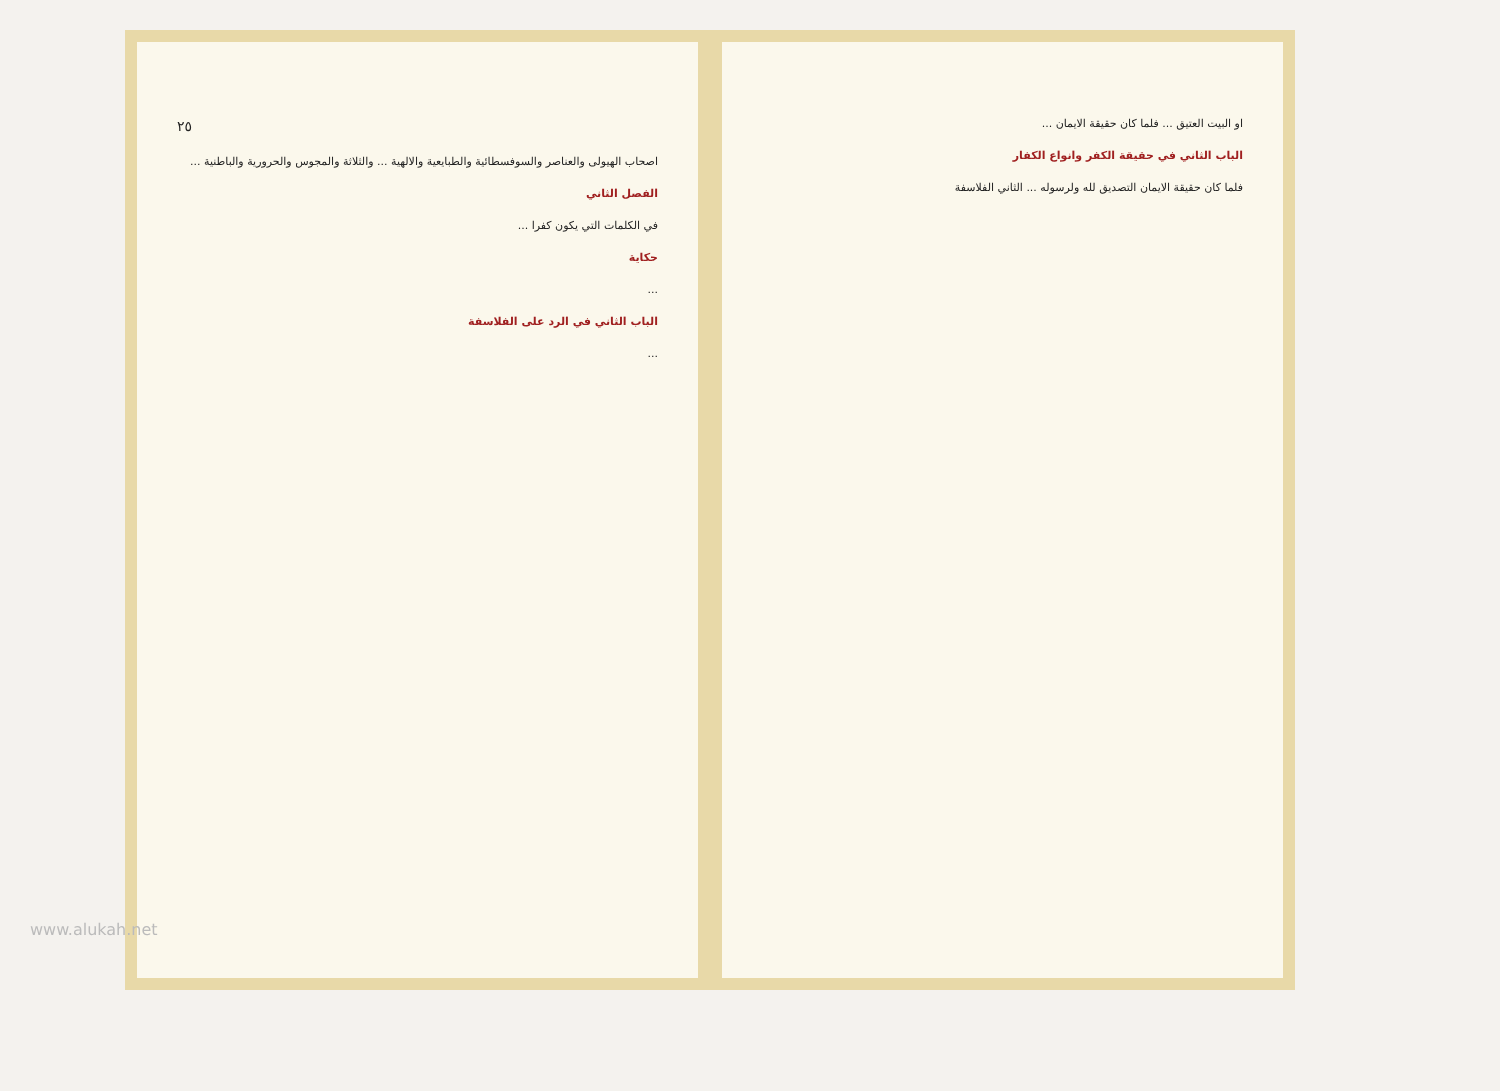٢٥
اصحاب الهيولى والعناصر والسوفسطائية والطبايعية والالهية ... والثلاثة والمجوس والحرورية والباطنية ...
الفصل الثاني
في الكلمات التي يكون كفرا ...
حكاية
...
الباب الثاني في الرد على الفلاسفة
...
او البيت العتيق ... فلما كان حقيقة الايمان ...
الباب الثاني في حقيقة الكفر وانواع الكفار
فلما كان حقيقة الايمان التصديق لله ولرسوله ... الثاني الفلاسفة
www.alukah.net